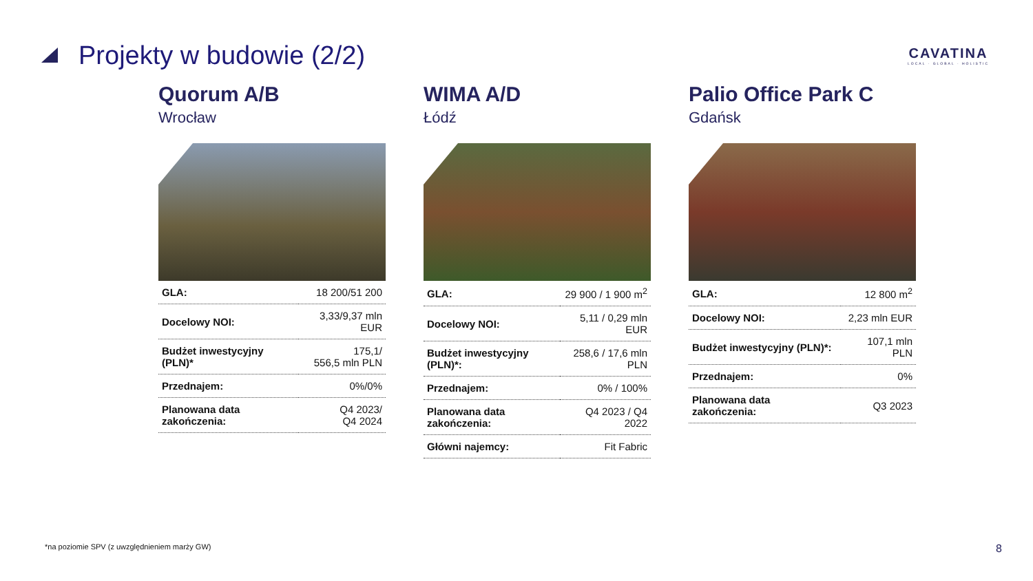Projekty w budowie (2/2)
CAVATINA
LOCAL · GLOBAL · HOLISTIC
Quorum A/B
Wrocław
| GLA: | 18 200/51 200 |
| Docelowy NOI: | 3,33/9,37 mln EUR |
| Budżet inwestycyjny (PLN)* | 175,1/ 556,5 mln PLN |
| Przednajem: | 0%/0% |
| Planowana data zakończenia: | Q4 2023/ Q4 2024 |
WIMA A/D
Łódź
| GLA: | 29 900 / 1 900 m<sup>2</sup> |
| Docelowy NOI: | 5,11 / 0,29 mln EUR |
| Budżet inwestycyjny (PLN)*: | 258,6 / 17,6 mln PLN |
| Przednajem: | 0% / 100% |
| Planowana data zakończenia: | Q4 2023 / Q4 2022 |
| Główni najemcy: | Fit Fabric |
Palio Office Park C
Gdańsk
| GLA: | 12 800 m<sup>2</sup> |
| Docelowy NOI: | 2,23 mln EUR |
| Budżet inwestycyjny (PLN)*: | 107,1 mln PLN |
| Przednajem: | 0% |
| Planowana data zakończenia: | Q3 2023 |
*na poziomie SPV (z uwzględnieniem marży GW)
8